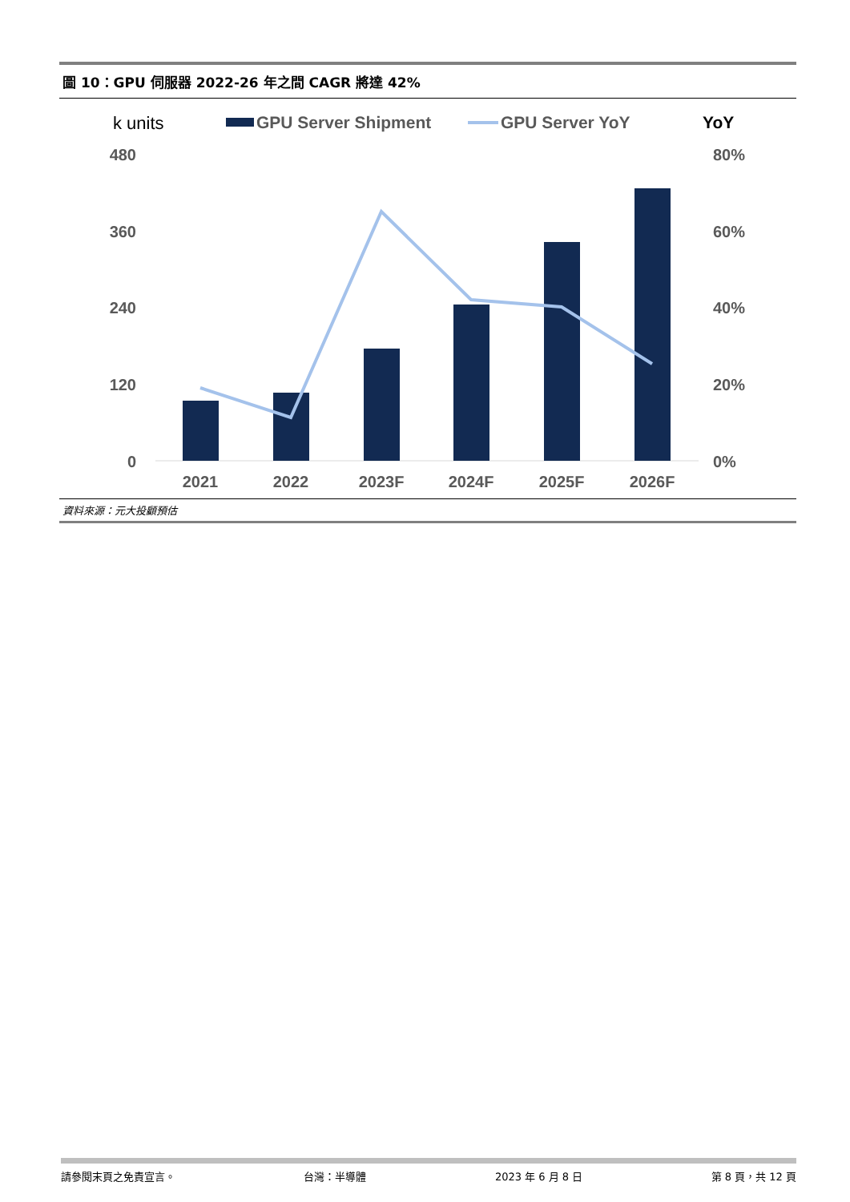圖 10：GPU 伺服器 2022-26 年之間 CAGR 將達 42%
k units
GPU Server Shipment
GPU Server YoY
YoY
480
360
240
120
0
80%
60%
40%
20%
0%
2021
2022
2023F
2024F
2025F
2026F
資料來源：元大投顧預估
請參閱末頁之免責宣言。 台灣：半導體 2023 年 6 月 8 日 第 8 頁，共 12 頁